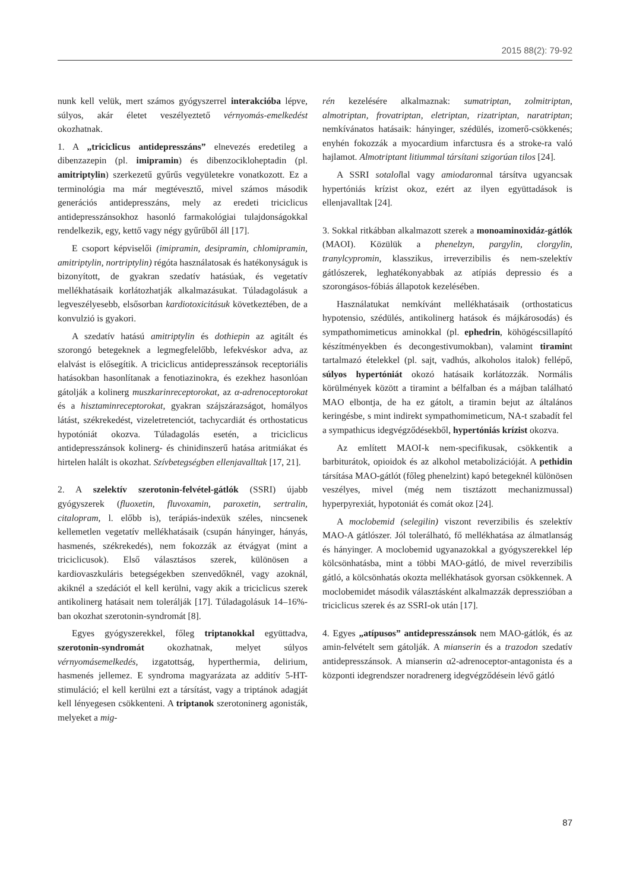2015 88(2): 79-92
nunk kell velük, mert számos gyógyszerrel interakcióba lépve, súlyos, akár életet veszélyeztető vérnyomás-emelkedést okozhatnak.
1. A „triciclicus antidepresszáns” elnevezés eredetileg a dibenzazepin (pl. imipramin) és dibenzocikloheptadin (pl. amitriptylin) szerkezetű gyűrűs vegyületekre vonatkozott. Ez a terminológia ma már megtévesztő, mivel számos második generációs antidepresszáns, mely az eredeti triciclicus antidepresszánsokhoz hasonló farmakológiai tulajdonságokkal rendelkezik, egy, kettő vagy négy gyűrűből áll [17].
E csoport képviselői (imipramin, desipramin, chlomipramin, amitriptylin, nortriptylin) régóta használatosak és hatékonyságuk is bizonyított, de gyakran szedatív hatásúak, és vegetatív mellékhatásaik korlátozhatják alkalmazásukat. Túladagolásuk a legveszélyesebb, elsősorban kardiotoxicitásuk következtében, de a konvulzió is gyakori.
A szedatív hatású amitriptylin és dothiepin az agitált és szorongó betegeknek a legmegfelelőbb, lefekvéskor adva, az elalvást is elősegítik. A triciclicus antidepresszánsok receptoriális hatásokban hasonlítanak a fenotiazinokra, és ezekhez hasonlóan gátolják a kolinerg muszkarinreceptorokat, az α-adrenoceptorokat és a hisztaminreceptorokat, gyakran szájszárazságot, homályos látást, székrekedést, vizeletretenciót, tachycardiát és orthostaticus hypotóniát okozva. Túladagolás esetén, a triciclicus antidepresszánsok kolinerg- és chinidinszerű hatása aritmiákat és hirtelen halált is okozhat. Szívbetegségben ellenjavalltak [17, 21].
2. A szelektív szerotonin-felvétel-gátlók (SSRI) újabb gyógyszerek (fluoxetin, fluvoxamin, paroxetin, sertralin, citalopram, l. előbb is), terápiás-indexük széles, nincsenek kellemetlen vegetatív mellékhatásaik (csupán hányinger, hányás, hasmenés, székrekedés), nem fokozzák az étvágyat (mint a triciclicusok). Első választásos szerek, különösen a kardiovaszkuláris betegségekben szenvedőknél, vagy azoknál, akiknél a szedációt el kell kerülni, vagy akik a triciclicus szerek antikolinerg hatásait nem tolerálják [17]. Túladagolásuk 14–16%-ban okozhat szerotonin-syndromát [8].
Egyes gyógyszerekkel, főleg triptanokkal együttadva, szerotonin-syndromát okozhatnak, melyet súlyos vérnyomásemelkedés, izgatottság, hyperthermia, delirium, hasmenés jellemez. E syndroma magyarázata az additív 5-HT-stimuláció; el kell kerülni ezt a társítást, vagy a triptánok adagját kell lényegesen csökkenteni. A triptanok szerotoninerg agonisták, melyeket a mig-
rén kezelésére alkalmaznak: sumatriptan, zolmitriptan, almotriptan, frovatriptan, eletriptan, rizatriptan, naratriptan; nemkívánatos hatásaik: hányinger, szédülés, izomerő-csökkenés; enyhén fokozzák a myocardium infarctusra és a stroke-ra való hajlamot. Almotriptant litiummal társítani szigorúan tilos [24].
A SSRI sotalollal vagy amiodaronnal társítva ugyancsak hypertóniás krízist okoz, ezért az ilyen együttadások is ellenjavalltak [24].
3. Sokkal ritkábban alkalmazott szerek a monoaminoxidáz-gátlók (MAOI). Közülük a phenelzyn, pargylin, clorgylin, tranylcypromin, klasszikus, irreverzibilis és nem-szelektív gátlószerek, leghatékonyabbak az atípiás depressio és a szorongásos-fóbiás állapotok kezelésében.
Használatukat nemkívánt mellékhatásaik (orthostaticus hypotensio, szédülés, antikolinerg hatások és májkárosodás) és sympathomimeticus aminokkal (pl. ephedrin, köhögéscsillapító készítményekben és decongestivumokban), valamint tiramint tartalmazó ételekkel (pl. sajt, vadhús, alkoholos italok) fellépő, súlyos hypertóniát okozó hatásaik korlátozzák. Normális körülmények között a tiramint a bélfalban és a májban található MAO elbontja, de ha ez gátolt, a tiramin bejut az általános keringésbe, s mint indirekt sympathomimeticum, NA-t szabadít fel a sympathicus idegvégződésekből, hypertóniás krízist okozva.
Az említett MAOI-k nem-specifikusak, csökkentik a barbiturátok, opioidok és az alkohol metabolizációját. A pethidin társítása MAO-gátlót (főleg phenelzint) kapó betegeknél különösen veszélyes, mivel (még nem tisztázott mechanizmussal) hyperpyrexiát, hypotoniát és comát okoz [24].
A moclobemid (selegilin) viszont reverzibilis és szelektív MAO-A gátlószer. Jól tolerálható, fő mellékhatása az álmatlanság és hányinger. A moclobemid ugyanazokkal a gyógyszerekkel lép kölcsönhatásba, mint a többi MAO-gátló, de mivel reverzibilis gátló, a kölcsönhatás okozta mellékhatások gyorsan csökkennek. A moclobemidet második választásként alkalmazzák depresszióban a triciclicus szerek és az SSRI-ok után [17].
4. Egyes „atípusos” antidepresszánsok nem MAO-gátlók, és az amin-felvételt sem gátolják. A mianserin és a trazodon szedatív antidepresszánsok. A mianserin α2-adrenoceptor-antagonista és a központi idegrendszer noradrenerg idegvégződésein lévő gátló
87